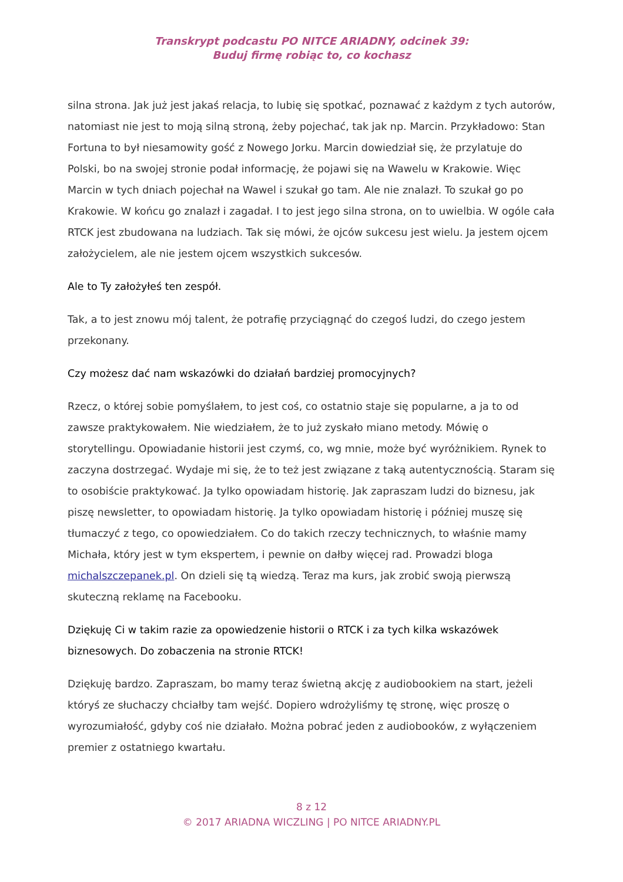Transkrypt podcastu PO NITCE ARIADNY, odcinek 39:
Buduj firmę robiąc to, co kochasz
silna strona. Jak już jest jakaś relacja, to lubię się spotkać, poznawać z każdym z tych autorów, natomiast nie jest to moją silną stroną, żeby pojechać, tak jak np. Marcin. Przykładowo: Stan Fortuna to był niesamowity gość z Nowego Jorku. Marcin dowiedział się, że przylatuje do Polski, bo na swojej stronie podał informację, że pojawi się na Wawelu w Krakowie. Więc Marcin w tych dniach pojechał na Wawel i szukał go tam. Ale nie znalazł. To szukał go po Krakowie. W końcu go znalazł i zagadał. I to jest jego silna strona, on to uwielbia. W ogóle cała RTCK jest zbudowana na ludziach. Tak się mówi, że ojców sukcesu jest wielu. Ja jestem ojcem założycielem, ale nie jestem ojcem wszystkich sukcesów.
Ale to Ty założyłeś ten zespół.
Tak, a to jest znowu mój talent, że potrafię przyciągnąć do czegoś ludzi, do czego jestem przekonany.
Czy możesz dać nam wskazówki do działań bardziej promocyjnych?
Rzecz, o której sobie pomyślałem, to jest coś, co ostatnio staje się popularne, a ja to od zawsze praktykowałem. Nie wiedziałem, że to już zyskało miano metody. Mówię o storytellingu. Opowiadanie historii jest czymś, co, wg mnie, może być wyróżnikiem. Rynek to zaczyna dostrzegać. Wydaje mi się, że to też jest związane z taką autentycznością. Staram się to osobiście praktykować. Ja tylko opowiadam historię. Jak zapraszam ludzi do biznesu, jak piszę newsletter, to opowiadam historię. Ja tylko opowiadam historię i później muszę się tłumaczyć z tego, co opowiedziałem. Co do takich rzeczy technicznych, to właśnie mamy Michała, który jest w tym ekspertem, i pewnie on dałby więcej rad. Prowadzi bloga michalszczepanek.pl. On dzieli się tą wiedzą. Teraz ma kurs, jak zrobić swoją pierwszą skuteczną reklamę na Facebooku.
Dziękuję Ci w takim razie za opowiedzenie historii o RTCK i za tych kilka wskazówek biznesowych. Do zobaczenia na stronie RTCK!
Dziękuję bardzo. Zapraszam, bo mamy teraz świetną akcję z audiobookiem na start, jeżeli któryś ze słuchaczy chciałby tam wejść. Dopiero wdrożyliśmy tę stronę, więc proszę o wyrozumiałość, gdyby coś nie działało. Można pobrać jeden z audiobooków, z wyłączeniem premier z ostatniego kwartału.
8 z 12
© 2017 ARIADNA WICZLING | PO NITCE ARIADNY.PL